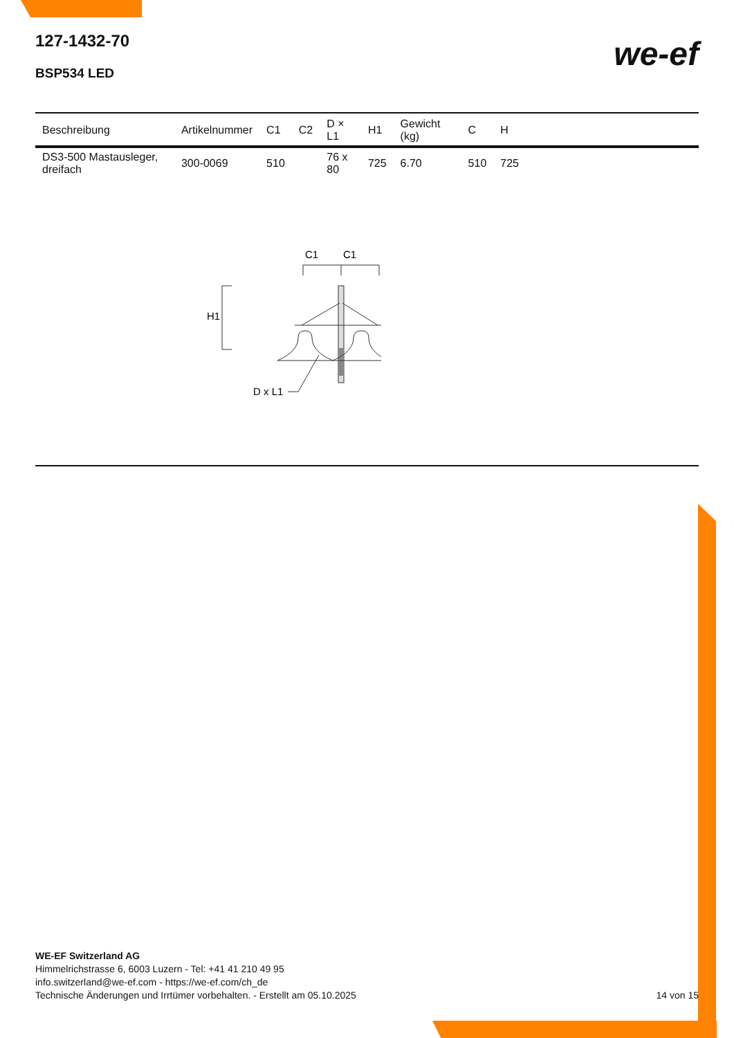we-ef
127-1432-70
BSP534 LED
| Beschreibung | Artikelnummer | C1 | C2 | D × L1 | H1 | Gewicht (kg) | C | H | |
| --- | --- | --- | --- | --- | --- | --- | --- | --- | --- |
| DS3-500 Mastausleger, dreifach | 300-0069 | 510 | | 76 x 80 | 725 | 6.70 | 510 | 725 | |
C1
C1
H1
D x L1
WE-EF Switzerland AG
Himmelrichstrasse 6, 6003 Luzern - Tel: +41 41 210 49 95
info.switzerland@we-ef.com - https://we-ef.com/ch_de
Technische Änderungen und Irrtümer vorbehalten. - Erstellt am 05.10.2025
14 von 15